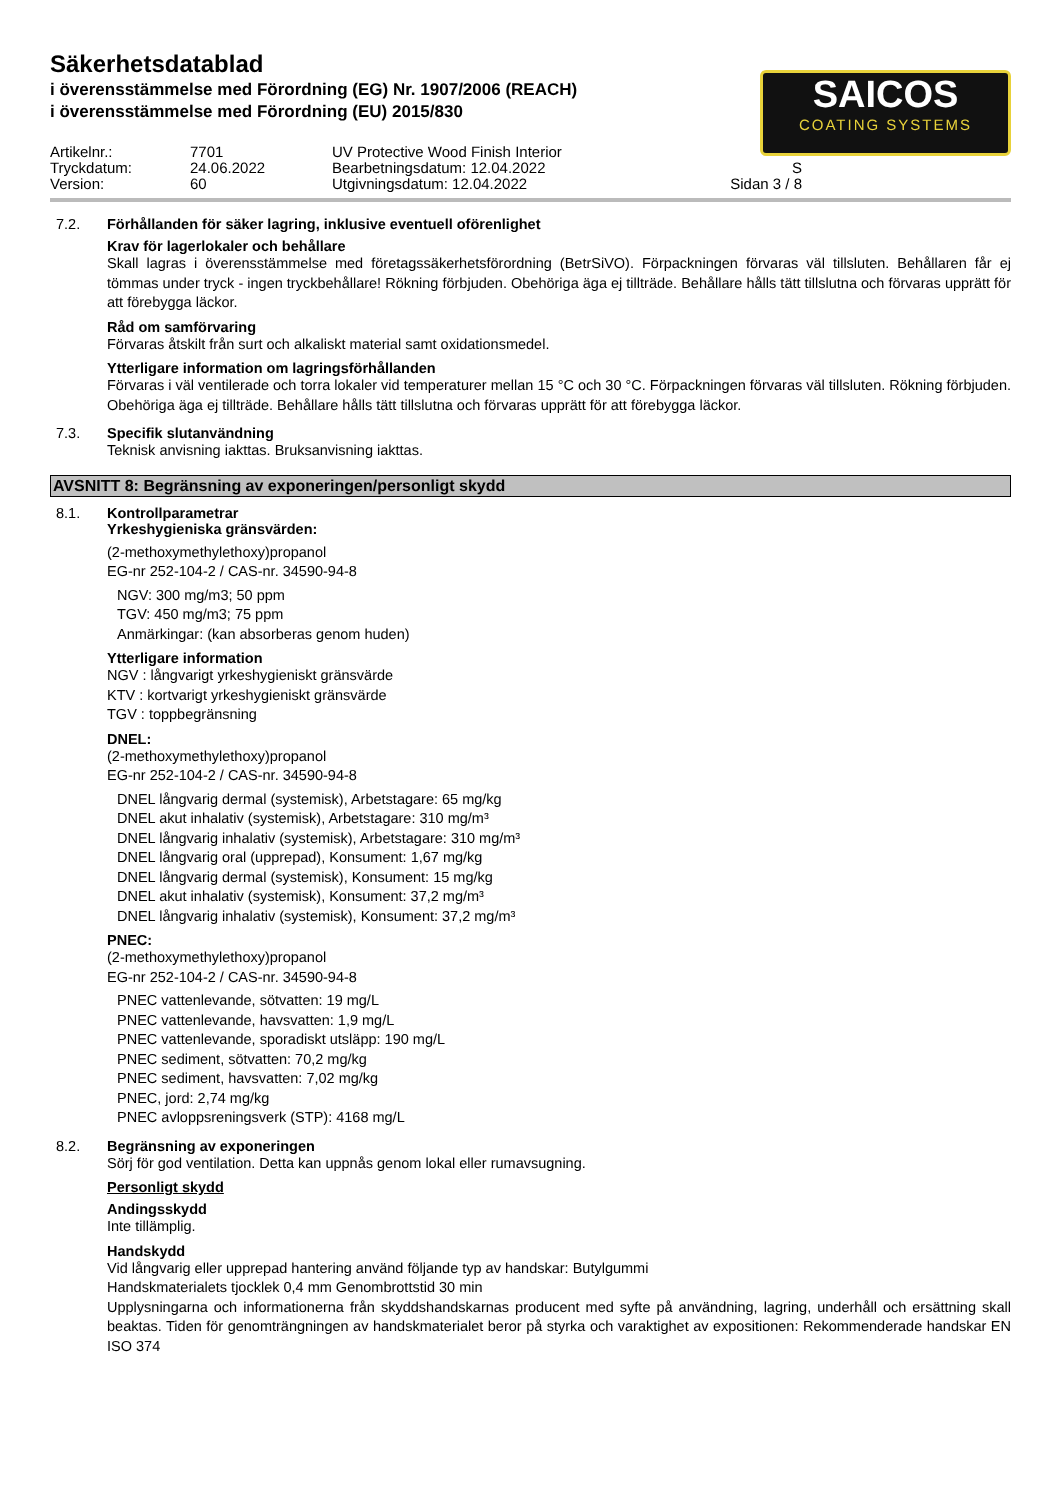Säkerhetsdatablad
i överensstämmelse med Förordning (EG) Nr. 1907/2006 (REACH)
i överensstämmelse med Förordning (EU) 2015/830
SAICOS
COATING SYSTEMS
Artikelnr.:
7701
UV Protective Wood Finish Interior
Tryckdatum:
24.06.2022
Bearbetningsdatum: 12.04.2022
S
Version:
60
Utgivningsdatum: 12.04.2022
Sidan 3 / 8
7.2. Förhållanden för säker lagring, inklusive eventuell oförenlighet
Krav för lagerlokaler och behållare
Skall lagras i överensstämmelse med företagssäkerhetsförordning (BetrSiVO). Förpackningen förvaras väl tillsluten. Behållaren får ej tömmas under tryck - ingen tryckbehållare! Rökning förbjuden. Obehöriga äga ej tillträde. Behållare hålls tätt tillslutna och förvaras upprätt för att förebygga läckor.
Råd om samförvaring
Förvaras åtskilt från surt och alkaliskt material samt oxidationsmedel.
Ytterligare information om lagringsförhållanden
Förvaras i väl ventilerade och torra lokaler vid temperaturer mellan 15 °C och 30 °C. Förpackningen förvaras väl tillsluten. Rökning förbjuden. Obehöriga äga ej tillträde. Behållare hålls tätt tillslutna och förvaras upprätt för att förebygga läckor.
7.3. Specifik slutanvändning
Teknisk anvisning iakttas. Bruksanvisning iakttas.
AVSNITT 8: Begränsning av exponeringen/personligt skydd
8.1. Kontrollparametrar
Yrkeshygieniska gränsvärden:
(2-methoxymethylethoxy)propanol
EG-nr 252-104-2 / CAS-nr. 34590-94-8
NGV: 300 mg/m3; 50 ppm
TGV: 450 mg/m3; 75 ppm
Anmärkingar: (kan absorberas genom huden)
Ytterligare information
NGV : långvarigt yrkeshygieniskt gränsvärde
KTV : kortvarigt yrkeshygieniskt gränsvärde
TGV : toppbegränsning
DNEL:
(2-methoxymethylethoxy)propanol
EG-nr 252-104-2 / CAS-nr. 34590-94-8
DNEL långvarig dermal (systemisk), Arbetstagare: 65 mg/kg
DNEL akut inhalativ (systemisk), Arbetstagare: 310 mg/m³
DNEL långvarig inhalativ (systemisk), Arbetstagare: 310 mg/m³
DNEL långvarig oral (upprepad), Konsument: 1,67 mg/kg
DNEL långvarig dermal (systemisk), Konsument: 15 mg/kg
DNEL akut inhalativ (systemisk), Konsument: 37,2 mg/m³
DNEL långvarig inhalativ (systemisk), Konsument: 37,2 mg/m³
PNEC:
(2-methoxymethylethoxy)propanol
EG-nr 252-104-2 / CAS-nr. 34590-94-8
PNEC vattenlevande, sötvatten: 19 mg/L
PNEC vattenlevande, havsvatten: 1,9 mg/L
PNEC vattenlevande, sporadiskt utsläpp: 190 mg/L
PNEC sediment, sötvatten: 70,2 mg/kg
PNEC sediment, havsvatten: 7,02 mg/kg
PNEC, jord: 2,74 mg/kg
PNEC avloppsreningsverk (STP): 4168 mg/L
8.2. Begränsning av exponeringen
Sörj för god ventilation. Detta kan uppnås genom lokal eller rumavsugning.
Personligt skydd
Andingsskydd
Inte tillämplig.
Handskydd
Vid långvarig eller upprepad hantering använd följande typ av handskar: Butylgummi
Handskmaterialets tjocklek 0,4 mm Genombrottstid 30 min
Upplysningarna och informationerna från skyddshandskarnas producent med syfte på användning, lagring, underhåll och ersättning skall beaktas. Tiden för genomträngningen av handskmaterialet beror på styrka och varaktighet av expositionen: Rekommenderade handskar EN ISO 374